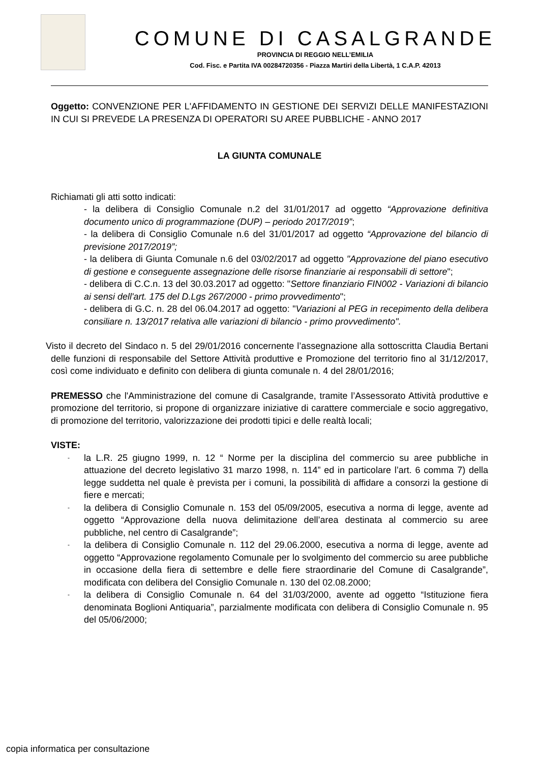COMUNE DI CASALGRANDE
PROVINCIA DI REGGIO NELL’EMILIA
Cod. Fisc. e Partita IVA 00284720356 - Piazza Martiri della Libertà, 1 C.A.P. 42013
Oggetto: CONVENZIONE PER L'AFFIDAMENTO IN GESTIONE DEI SERVIZI DELLE MANIFESTAZIONI IN CUI SI PREVEDE LA PRESENZA DI OPERATORI SU AREE PUBBLICHE - ANNO 2017
LA GIUNTA COMUNALE
Richiamati gli atti sotto indicati:
- la delibera di Consiglio Comunale n.2 del 31/01/2017 ad oggetto “Approvazione definitiva documento unico di programmazione (DUP) – periodo 2017/2019”;
- la delibera di Consiglio Comunale n.6 del 31/01/2017 ad oggetto “Approvazione del bilancio di previsione 2017/2019”;
- la delibera di Giunta Comunale n.6 del 03/02/2017 ad oggetto "Approvazione del piano esecutivo di gestione e conseguente assegnazione delle risorse finanziarie ai responsabili di settore";
- delibera di C.C.n. 13 del 30.03.2017 ad oggetto: "Settore finanziario FIN002 - Variazioni di bilancio ai sensi dell'art. 175 del D.Lgs 267/2000 - primo provvedimento";
- delibera di G.C. n. 28 del 06.04.2017 ad oggetto: "Variazioni al PEG in recepimento della delibera consiliare n. 13/2017 relativa alle variazioni di bilancio - primo provvedimento".
Visto il decreto del Sindaco n. 5 del 29/01/2016 concernente l’assegnazione alla sottoscritta Claudia Bertani delle funzioni di responsabile del Settore Attività produttive e Promozione del territorio fino al 31/12/2017, così come individuato e definito con delibera di giunta comunale n. 4 del 28/01/2016;
PREMESSO che l'Amministrazione del comune di Casalgrande, tramite l’Assessorato Attività produttive e promozione del territorio, si propone di organizzare iniziative di carattere commerciale e socio aggregativo, di promozione del territorio, valorizzazione dei prodotti tipici e delle realtà locali;
VISTE:
- la L.R. 25 giugno 1999, n. 12 “ Norme per la disciplina del commercio su aree pubbliche in attuazione del decreto legislativo 31 marzo 1998, n. 114” ed in particolare l’art. 6 comma 7) della legge suddetta nel quale è prevista per i comuni, la possibilità di affidare a consorzi la gestione di fiere e mercati;
- la delibera di Consiglio Comunale n. 153 del 05/09/2005, esecutiva a norma di legge, avente ad oggetto “Approvazione della nuova delimitazione dell’area destinata al commercio su aree pubbliche, nel centro di Casalgrande”;
- la delibera di Consiglio Comunale n. 112 del 29.06.2000, esecutiva a norma di legge, avente ad oggetto “Approvazione regolamento Comunale per lo svolgimento del commercio su aree pubbliche in occasione della fiera di settembre e delle fiere straordinarie del Comune di Casalgrande”, modificata con delibera del Consiglio Comunale n. 130 del 02.08.2000;
- la delibera di Consiglio Comunale n. 64 del 31/03/2000, avente ad oggetto “Istituzione fiera denominata Boglioni Antiquaria”, parzialmente modificata con delibera di Consiglio Comunale n. 95 del 05/06/2000;
copia informatica per consultazione